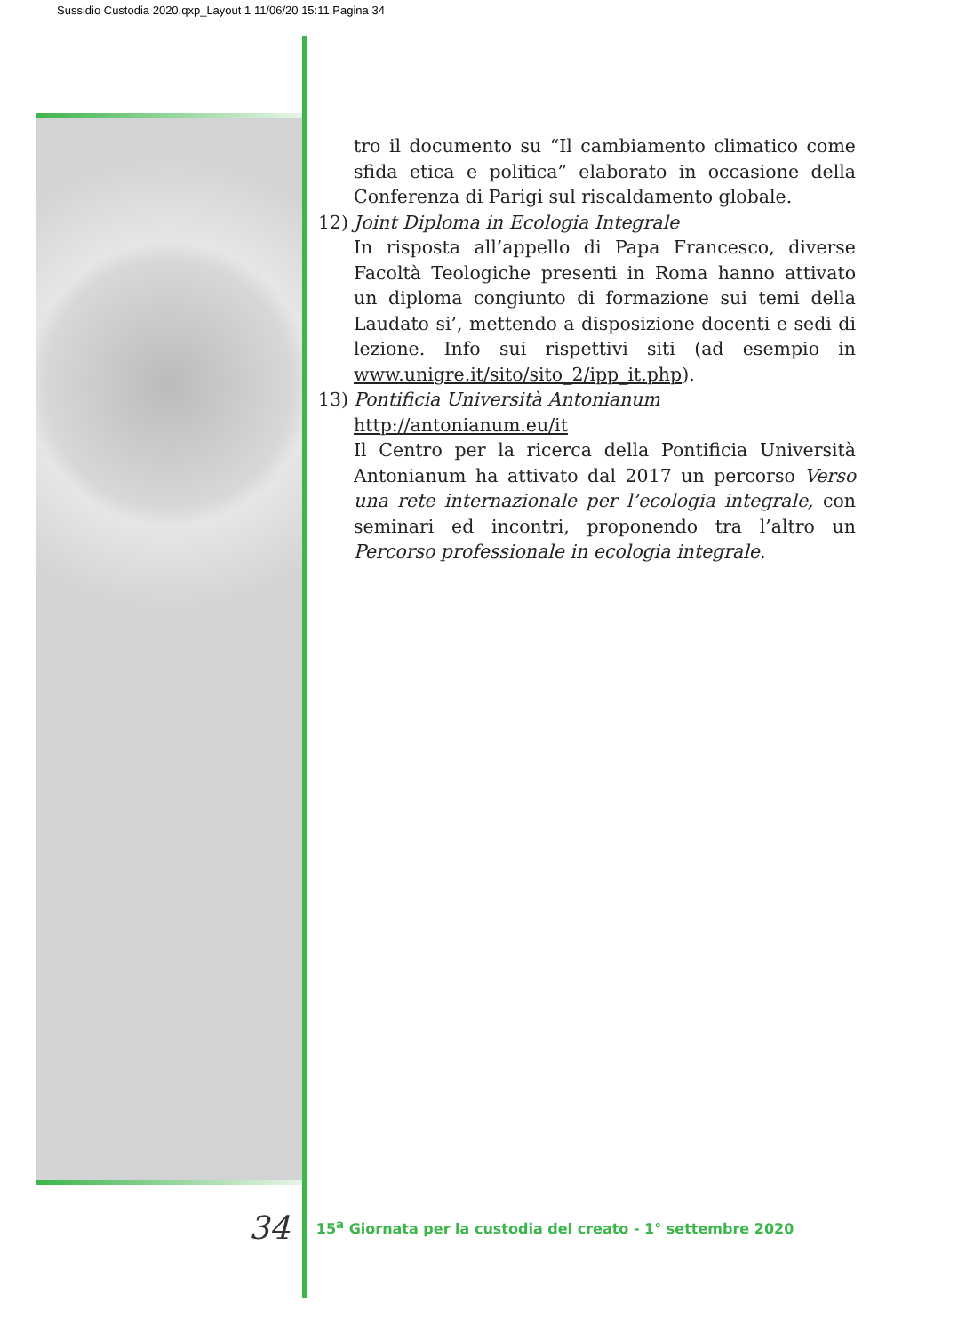Sussidio Custodia 2020.qxp_Layout 1 11/06/20 15:11 Pagina 34
tro il documento su “Il cambiamento climatico come sfida etica e politica” elaborato in occasione della Conferenza di Parigi sul riscaldamento globale.
12) Joint Diploma in Ecologia Integrale
In risposta all’appello di Papa Francesco, diverse Facoltà Teologiche presenti in Roma hanno attivato un diploma congiunto di formazione sui temi della Laudato si’, mettendo a disposizione docenti e sedi di lezione. Info sui rispettivi siti (ad esempio in www.unigre.it/sito/sito_2/ipp_it.php).
13) Pontificia Università Antonianum http://antonianum.eu/it
Il Centro per la ricerca della Pontificia Università Antonianum ha attivato dal 2017 un percorso Verso una rete internazionale per l’ecologia integrale, con seminari ed incontri, proponendo tra l’altro un Percorso professionale in ecologia integrale.
34 15<sup>a</sup> Giornata per la custodia del creato - 1° settembre 2020